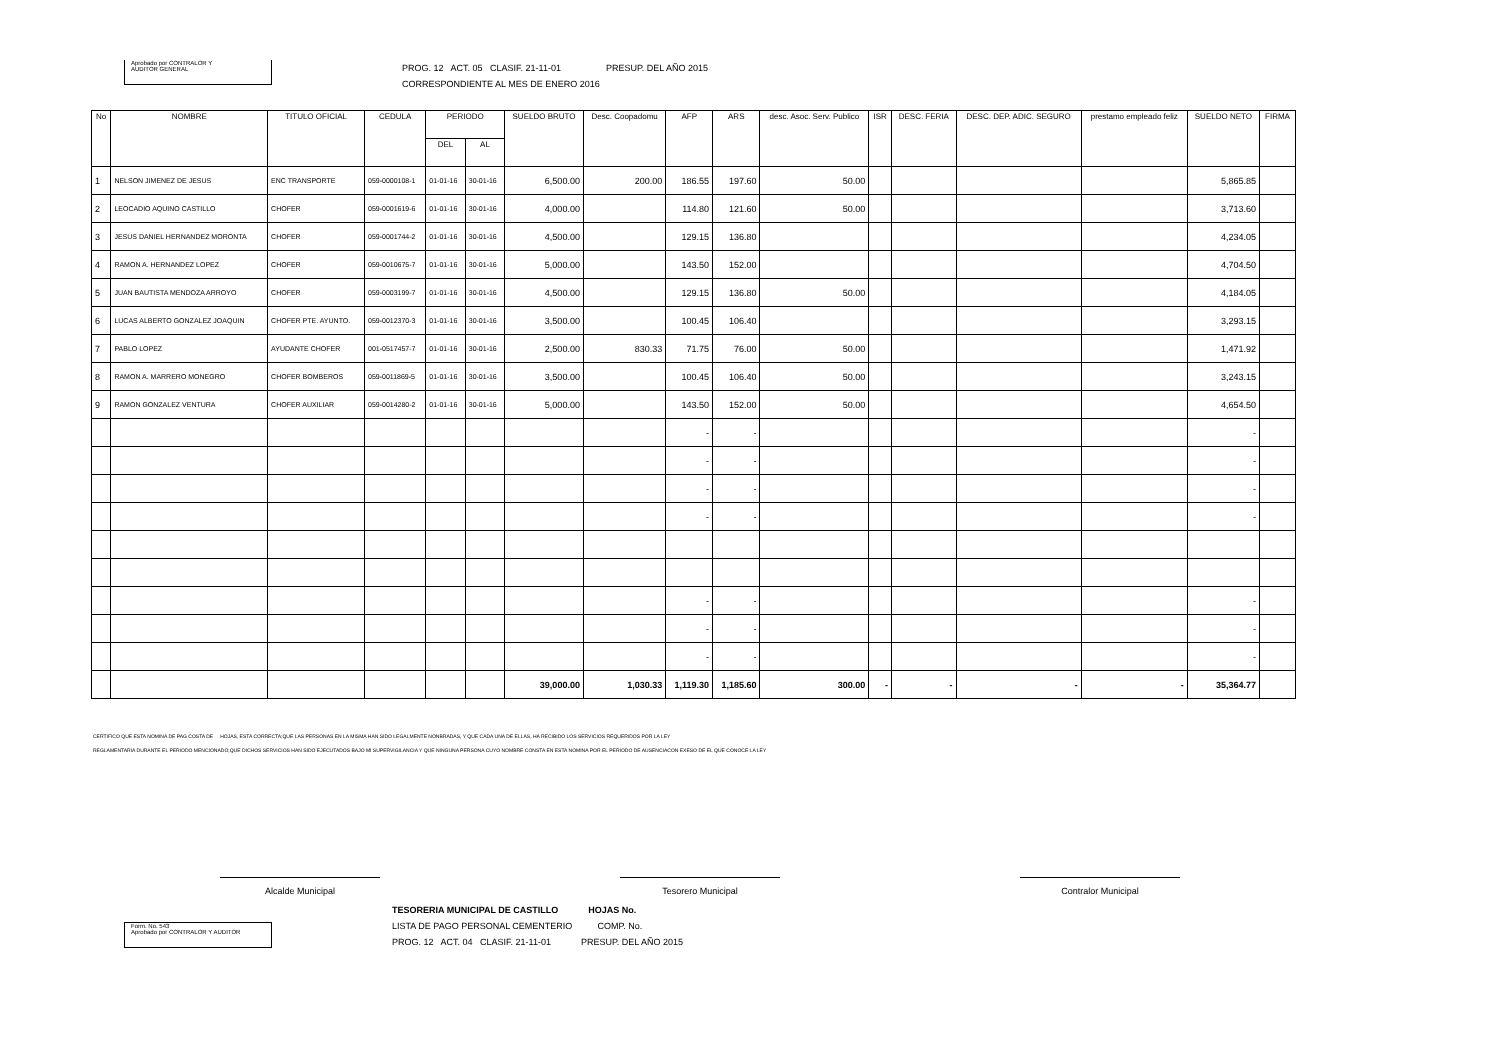Aprobado por CONTRALOR Y
AUDITOR GENERAL
PROG. 12 ACT. 05 CLASIF. 21-11-01 PRESUP. DEL AÑO 2015
CORRESPONDIENTE AL MES DE ENERO 2016
| No | NOMBRE | TITULO OFICIAL | CEDULA | PERIODO | | SUELDO BRUTO | Desc. Coopadomu | AFP | ARS | desc. Asoc. Serv. Publico | ISR | DESC. FERIA | DESC. DEP. ADIC. SEGURO | prestamo empleado feliz | SUELDO NETO | FIRMA |
| --- | --- | --- | --- | --- | --- | --- | --- | --- | --- | --- | --- | --- | --- | --- | --- | --- |
| | | | | DEL | AL | | | | | | | | | | | |
| 1 | NELSON JIMENEZ DE JESUS | ENC TRANSPORTE | 059-0000108-1 | 01-01-16 | 30-01-16 | 6,500.00 | 200.00 | 186.55 | 197.60 | 50.00 | | | | | 5,865.85 | |
| 2 | LEOCADIO AQUINO CASTILLO | CHOFER | 059-0001619-6 | 01-01-16 | 30-01-16 | 4,000.00 | | 114.80 | 121.60 | 50.00 | | | | | 3,713.60 | |
| 3 | JESUS DANIEL HERNANDEZ MORONTA | CHOFER | 059-0001744-2 | 01-01-16 | 30-01-16 | 4,500.00 | | 129.15 | 136.80 | | | | | | 4,234.05 | |
| 4 | RAMON A. HERNANDEZ LOPEZ | CHOFER | 059-0010675-7 | 01-01-16 | 30-01-16 | 5,000.00 | | 143.50 | 152.00 | | | | | | 4,704.50 | |
| 5 | JUAN BAUTISTA MENDOZA ARROYO | CHOFER | 059-0003199-7 | 01-01-16 | 30-01-16 | 4,500.00 | | 129.15 | 136.80 | 50.00 | | | | | 4,184.05 | |
| 6 | LUCAS ALBERTO GONZALEZ JOAQUIN | CHOFER PTE. AYUNTO. | 059-0012370-3 | 01-01-16 | 30-01-16 | 3,500.00 | | 100.45 | 106.40 | | | | | | 3,293.15 | |
| 7 | PABLO LOPEZ | AYUDANTE CHOFER | 001-0517457-7 | 01-01-16 | 30-01-16 | 2,500.00 | 830.33 | 71.75 | 76.00 | 50.00 | | | | | 1,471.92 | |
| 8 | RAMON A. MARRERO MONEGRO | CHOFER BOMBEROS | 059-0011869-5 | 01-01-16 | 30-01-16 | 3,500.00 | | 100.45 | 106.40 | 50.00 | | | | | 3,243.15 | |
| 9 | RAMON GONZALEZ VENTURA | CHOFER AUXILIAR | 059-0014280-2 | 01-01-16 | 30-01-16 | 5,000.00 | | 143.50 | 152.00 | 50.00 | | | | | 4,654.50 | |
| | | | | | | | | - | - | | | | | | - | |
| | | | | | | | | - | - | | | | | | - | |
| | | | | | | | | - | - | | | | | | - | |
| | | | | | | | | - | - | | | | | | - | |
| | | | | | | | | - | - | | | | | | - | |
| | | | | | | | | - | - | | | | | | - | |
| | | | | | | | | - | - | | | | | | - | |
| | | | | | | 39,000.00 | 1,030.33 | 1,119.30 | 1,185.60 | 300.00 | - | - | - | - | 35,364.77 | |
CERTIFICO QUE ESTA NOMINA DE PAG COSTA DE HOJAS, ESTA CORRECTA;QUE LAS PERSONAS EN LA MISMA HAN SIDO LEGALMENTE NONBRADAS, Y QUE CADA UNA DE ELLAS, HA RECIBIDO LOS SERVICIOS REQUERIDOS POR LA LEY
REGLAMENTARIA DURANTE EL PERIODO MENCIONADO;QUE DICHOS SERVICIOS HAN SIDO EJECUTADOS BAJO MI SUPERVIGILANCIA Y QUE NINGUNA PERSONA CUYO NOMBRE CONSTA EN ESTA NOMINA POR EL PERIODO DE AUSENCIACON EXESO DE EL QUE CONOCE LA LEY
Alcalde Municipal Tesorero Municipal Contralor Municipal
Form. No. 543
Aprobado por CONTRALOR Y AUDITOR
TESORERIA MUNICIPAL DE CASTILLO HOJAS No.
LISTA DE PAGO PERSONAL CEMENTERIO COMP. No.
PROG. 12 ACT. 04 CLASIF. 21-11-01 PRESUP. DEL AÑO 2015